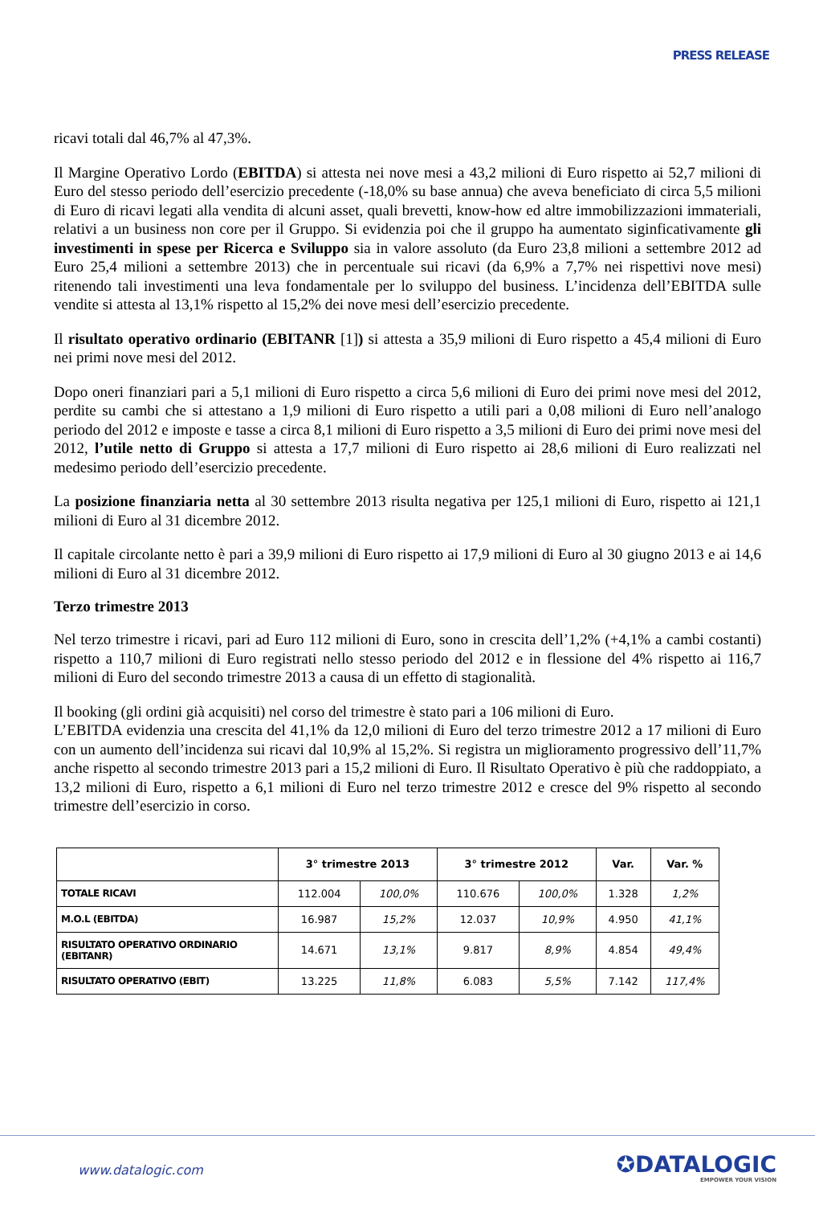PRESS RELEASE
ricavi totali dal 46,7% al 47,3%.
Il Margine Operativo Lordo (EBITDA) si attesta nei nove mesi a 43,2 milioni di Euro rispetto ai 52,7 milioni di Euro del stesso periodo dell’esercizio precedente (-18,0% su base annua) che aveva beneficiato di circa 5,5 milioni di Euro di ricavi legati alla vendita di alcuni asset, quali brevetti, know-how ed altre immobilizzazioni immateriali, relativi a un business non core per il Gruppo. Si evidenzia poi che il gruppo ha aumentato siginficativamente gli investimenti in spese per Ricerca e Sviluppo sia in valore assoluto (da Euro 23,8 milioni a settembre 2012 ad Euro 25,4 milioni a settembre 2013) che in percentuale sui ricavi (da 6,9% a 7,7% nei rispettivi nove mesi) ritenendo tali investimenti una leva fondamentale per lo sviluppo del business. L’incidenza dell’EBITDA sulle vendite si attesta al 13,1% rispetto al 15,2% dei nove mesi dell’esercizio precedente.
Il risultato operativo ordinario (EBITANR [1]) si attesta a 35,9 milioni di Euro rispetto a 45,4 milioni di Euro nei primi nove mesi del 2012.
Dopo oneri finanziari pari a 5,1 milioni di Euro rispetto a circa 5,6 milioni di Euro dei primi nove mesi del 2012, perdite su cambi che si attestano a 1,9 milioni di Euro rispetto a utili pari a 0,08 milioni di Euro nell’analogo periodo del 2012 e imposte e tasse a circa 8,1 milioni di Euro rispetto a 3,5 milioni di Euro dei primi nove mesi del 2012, l’utile netto di Gruppo si attesta a 17,7 milioni di Euro rispetto ai 28,6 milioni di Euro realizzati nel medesimo periodo dell’esercizio precedente.
La posizione finanziaria netta al 30 settembre 2013 risulta negativa per 125,1 milioni di Euro, rispetto ai 121,1 milioni di Euro al 31 dicembre 2012.
Il capitale circolante netto è pari a 39,9 milioni di Euro rispetto ai 17,9 milioni di Euro al 30 giugno 2013 e ai 14,6 milioni di Euro al 31 dicembre 2012.
Terzo trimestre 2013
Nel terzo trimestre i ricavi, pari ad Euro 112 milioni di Euro, sono in crescita dell’1,2% (+4,1% a cambi costanti) rispetto a 110,7 milioni di Euro registrati nello stesso periodo del 2012 e in flessione del 4% rispetto ai 116,7 milioni di Euro del secondo trimestre 2013 a causa di un effetto di stagionalità.
Il booking (gli ordini già acquisiti) nel corso del trimestre è stato pari a 106 milioni di Euro.
L’EBITDA evidenzia una crescita del 41,1% da 12,0 milioni di Euro del terzo trimestre 2012 a 17 milioni di Euro con un aumento dell’incidenza sui ricavi dal 10,9% al 15,2%. Si registra un miglioramento progressivo dell’11,7% anche rispetto al secondo trimestre 2013 pari a 15,2 milioni di Euro. Il Risultato Operativo è più che raddoppiato, a 13,2 milioni di Euro, rispetto a 6,1 milioni di Euro nel terzo trimestre 2012 e cresce del 9% rispetto al secondo trimestre dell’esercizio in corso.
| | 3° trimestre 2013 | | 3° trimestre 2012 | | Var. | Var. % |
| --- | --- | --- | --- | --- | --- | --- |
| TOTALE RICAVI | 112.004 | 100,0% | 110.676 | 100,0% | 1.328 | 1,2% |
| M.O.L (EBITDA) | 16.987 | 15,2% | 12.037 | 10,9% | 4.950 | 41,1% |
| RISULTATO OPERATIVO ORDINARIO (EBITANR) | 14.671 | 13,1% | 9.817 | 8,9% | 4.854 | 49,4% |
| RISULTATO OPERATIVO (EBIT) | 13.225 | 11,8% | 6.083 | 5,5% | 7.142 | 117,4% |
www.datalogic.com ✪DATALOGIC
EMPOWER YOUR VISION